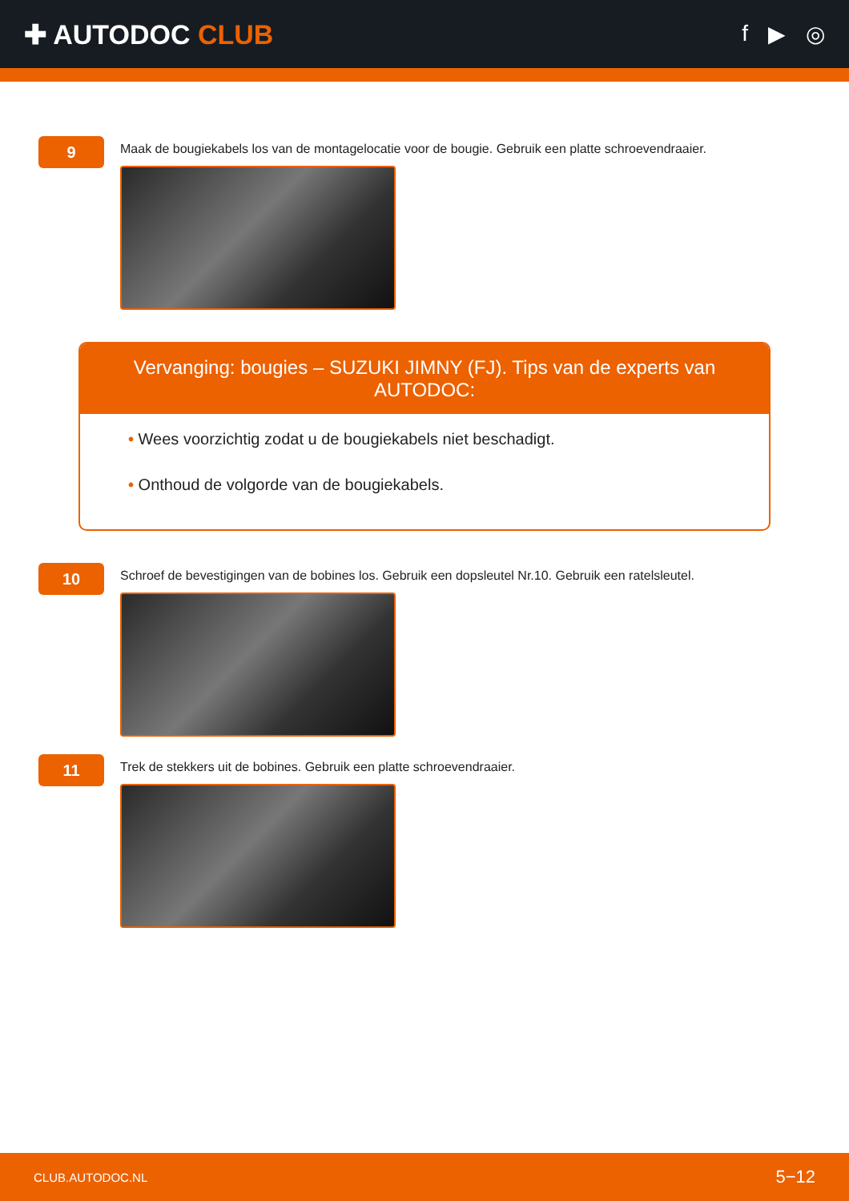✚ AUTODOC CLUB
f ▶ ◎
9
Maak de bougiekabels los van de montagelocatie voor de bougie. Gebruik een platte schroevendraaier.
Vervanging: bougies – SUZUKI JIMNY (FJ). Tips van de experts van AUTODOC:
• Wees voorzichtig zodat u de bougiekabels niet beschadigt.
• Onthoud de volgorde van de bougiekabels.
10
Schroef de bevestigingen van de bobines los. Gebruik een dopsleutel Nr.10. Gebruik een ratelsleutel.
11
Trek de stekkers uit de bobines. Gebruik een platte schroevendraaier.
CLUB.AUTODOC.NL 5−12